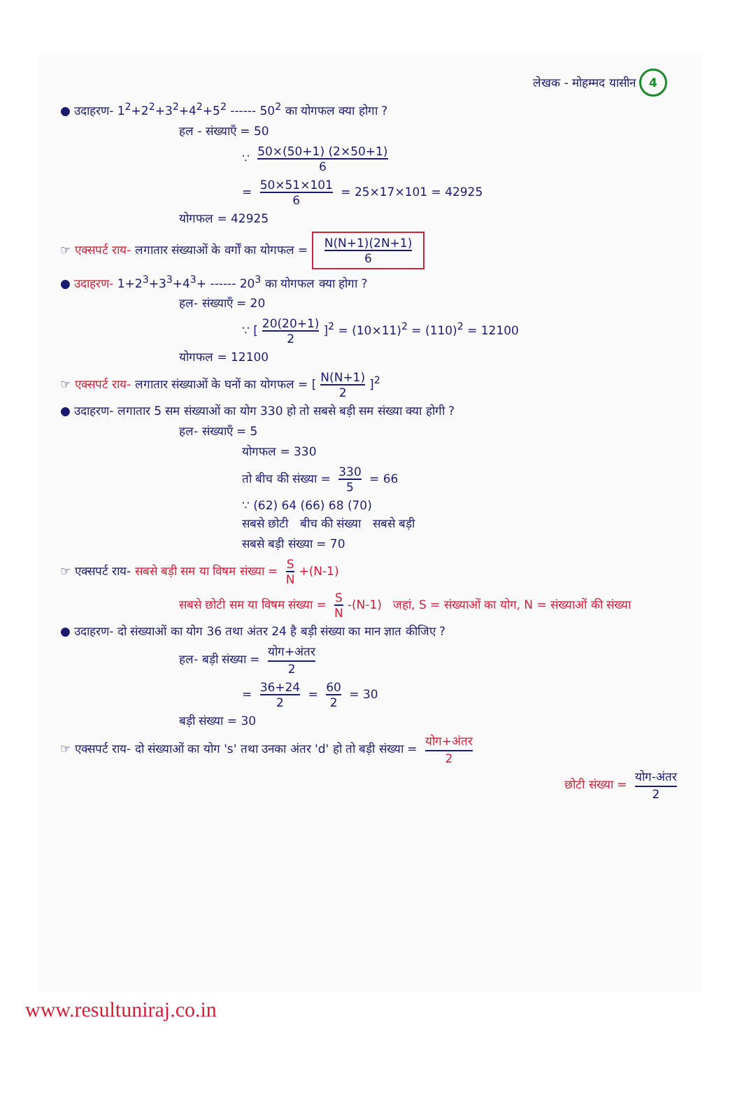लेखक - मोहम्मद यासीन 4
● उदाहरण- 1<sup>2</sup>+2<sup>2</sup>+3<sup>2</sup>+4<sup>2</sup>+5<sup>2</sup> ------ 50<sup>2</sup> का योगफल क्या होगा ?
हल - संख्याएँ = 50
∵ 50×(50+1) (2×50+1) 6
= 50×51×101 6 = 25×17×101 = 42925
योगफल = 42925
☞ एक्सपर्ट राय- लगातार संख्याओं के वर्गों का योगफल = N(N+1)(2N+1) 6
● उदाहरण- 1+2<sup>3</sup>+3<sup>3</sup>+4<sup>3</sup>+ ------ 20<sup>3</sup> का योगफल क्या होगा ?
हल- संख्याएँ = 20
∵ [20(20+1) 2]<sup>2</sup> = (10×11)<sup>2</sup> = (110)<sup>2</sup> = 12100
योगफल = 12100
☞ एक्सपर्ट राय- लगातार संख्याओं के घनों का योगफल = [N(N+1) 2]<sup>2</sup>
● उदाहरण- लगातार 5 सम संख्याओं का योग 330 हो तो सबसे बड़ी सम संख्या क्या होगी ?
हल- संख्याएँ = 5
योगफल = 330
तो बीच की संख्या = 330 5 = 66
∵ (62) 64 (66) 68 (70)
सबसे छोटी बीच की संख्या सबसे बड़ी
सबसे बड़ी संख्या = 70
☞ एक्सपर्ट राय- सबसे बड़ी सम या विषम संख्या = S N +(N-1)
सबसे छोटी सम या विषम संख्या = S N -(N-1) जहां, S = संख्याओं का योग, N = संख्याओं की संख्या
● उदाहरण- दो संख्याओं का योग 36 तथा अंतर 24 है बड़ी संख्या का मान ज्ञात कीजिए ?
हल- बड़ी संख्या = योग+अंतर 2
= 36+24 2 = 60 2 = 30
बड़ी संख्या = 30
☞ एक्सपर्ट राय- दो संख्याओं का योग 's' तथा उनका अंतर 'd' हो तो बड़ी संख्या = योग+अंतर 2
छोटी संख्या = योग-अंतर 2
www.resultuniraj.co.in